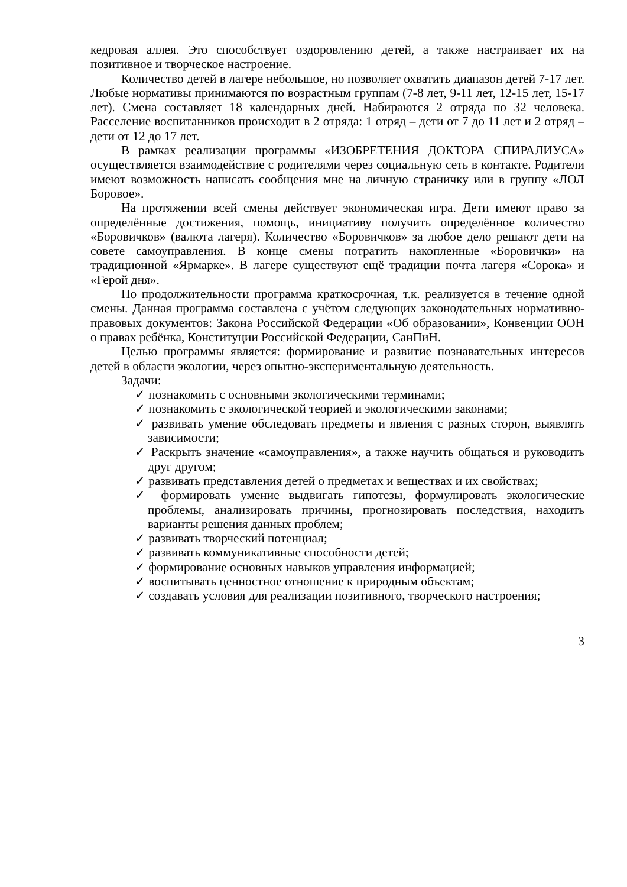кедровая аллея. Это способствует оздоровлению детей, а также настраивает их на позитивное и творческое настроение.
Количество детей в лагере небольшое, но позволяет охватить диапазон детей 7-17 лет. Любые нормативы принимаются по возрастным группам (7-8 лет, 9-11 лет, 12-15 лет, 15-17 лет). Смена составляет 18 календарных дней. Набираются 2 отряда по 32 человека. Расселение воспитанников происходит в 2 отряда: 1 отряд – дети от 7 до 11 лет и 2 отряд – дети от 12 до 17 лет.
В рамках реализации программы «ИЗОБРЕТЕНИЯ ДОКТОРА СПИРАЛИУСА» осуществляется взаимодействие с родителями через социальную сеть в контакте. Родители имеют возможность написать сообщения мне на личную страничку или в группу «ЛОЛ Боровое».
На протяжении всей смены действует экономическая игра. Дети имеют право за определённые достижения, помощь, инициативу получить определённое количество «Боровичков» (валюта лагеря). Количество «Боровичков» за любое дело решают дети на совете самоуправления. В конце смены потратить накопленные «Боровички» на традиционной «Ярмарке». В лагере существуют ещё традиции почта лагеря «Сорока» и «Герой дня».
По продолжительности программа краткосрочная, т.к. реализуется в течение одной смены. Данная программа составлена с учётом следующих законодательных нормативно-правовых документов: Закона Российской Федерации «Об образовании», Конвенции ООН о правах ребёнка, Конституции Российской Федерации, СанПиН.
Целью программы является: формирование и развитие познавательных интересов детей в области экологии, через опытно-экспериментальную деятельность.
Задачи:
✓ познакомить с основными экологическими терминами;
✓ познакомить с экологической теорией и экологическими законами;
✓ развивать умение обследовать предметы и явления с разных сторон, выявлять зависимости;
✓ Раскрыть значение «самоуправления», а также научить общаться и руководить друг другом;
✓ развивать представления детей о предметах и веществах и их свойствах;
✓ формировать умение выдвигать гипотезы, формулировать экологические проблемы, анализировать причины, прогнозировать последствия, находить варианты решения данных проблем;
✓ развивать творческий потенциал;
✓ развивать коммуникативные способности детей;
✓ формирование основных навыков управления информацией;
✓ воспитывать ценностное отношение к природным объектам;
✓ создавать условия для реализации позитивного, творческого настроения;
3